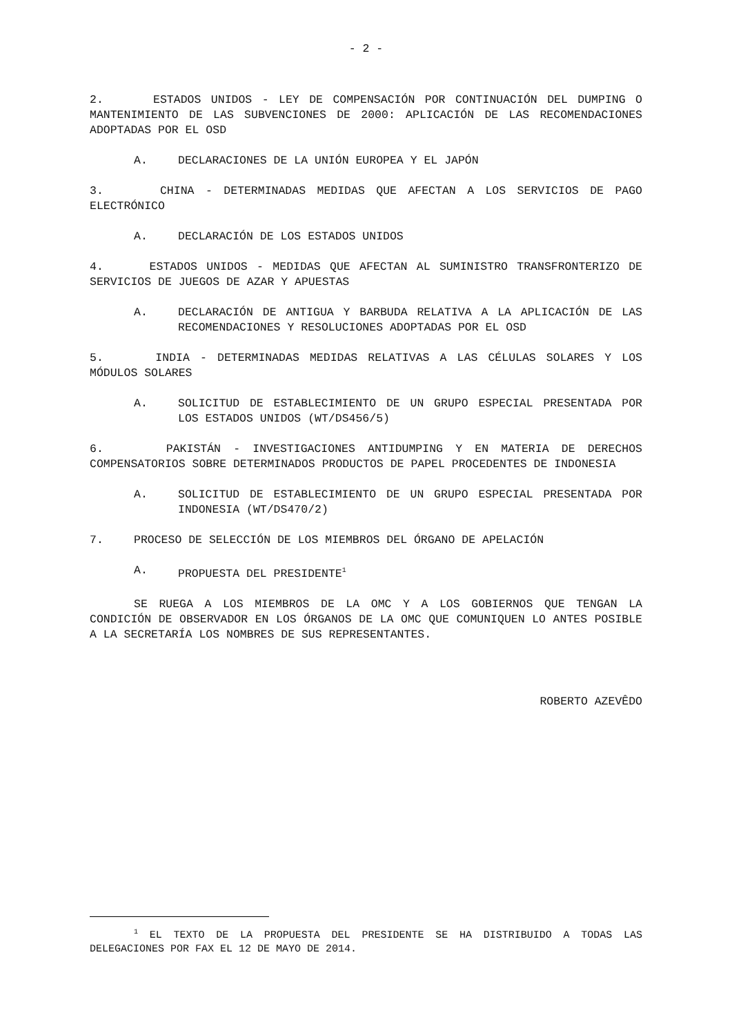- 2 -
2. ESTADOS UNIDOS - LEY DE COMPENSACIÓN POR CONTINUACIÓN DEL DUMPING O MANTENIMIENTO DE LAS SUBVENCIONES DE 2000: APLICACIÓN DE LAS RECOMENDACIONES ADOPTADAS POR EL OSD
A. DECLARACIONES DE LA UNIÓN EUROPEA Y EL JAPÓN
3. CHINA - DETERMINADAS MEDIDAS QUE AFECTAN A LOS SERVICIOS DE PAGO ELECTRÓNICO
A. DECLARACIÓN DE LOS ESTADOS UNIDOS
4. ESTADOS UNIDOS - MEDIDAS QUE AFECTAN AL SUMINISTRO TRANSFRONTERIZO DE SERVICIOS DE JUEGOS DE AZAR Y APUESTAS
A. DECLARACIÓN DE ANTIGUA Y BARBUDA RELATIVA A LA APLICACIÓN DE LAS RECOMENDACIONES Y RESOLUCIONES ADOPTADAS POR EL OSD
5. INDIA - DETERMINADAS MEDIDAS RELATIVAS A LAS CÉLULAS SOLARES Y LOS MÓDULOS SOLARES
A. SOLICITUD DE ESTABLECIMIENTO DE UN GRUPO ESPECIAL PRESENTADA POR LOS ESTADOS UNIDOS (WT/DS456/5)
6. PAKISTÁN - INVESTIGACIONES ANTIDUMPING Y EN MATERIA DE DERECHOS COMPENSATORIOS SOBRE DETERMINADOS PRODUCTOS DE PAPEL PROCEDENTES DE INDONESIA
A. SOLICITUD DE ESTABLECIMIENTO DE UN GRUPO ESPECIAL PRESENTADA POR INDONESIA (WT/DS470/2)
7. PROCESO DE SELECCIÓN DE LOS MIEMBROS DEL ÓRGANO DE APELACIÓN
A. PROPUESTA DEL PRESIDENTE<sup>1</sup>
SE RUEGA A LOS MIEMBROS DE LA OMC Y A LOS GOBIERNOS QUE TENGAN LA CONDICIÓN DE OBSERVADOR EN LOS ÓRGANOS DE LA OMC QUE COMUNIQUEN LO ANTES POSIBLE A LA SECRETARÍA LOS NOMBRES DE SUS REPRESENTANTES.
ROBERTO AZEVÊDO
<sup>1</sup> EL TEXTO DE LA PROPUESTA DEL PRESIDENTE SE HA DISTRIBUIDO A TODAS LAS DELEGACIONES POR FAX EL 12 DE MAYO DE 2014.